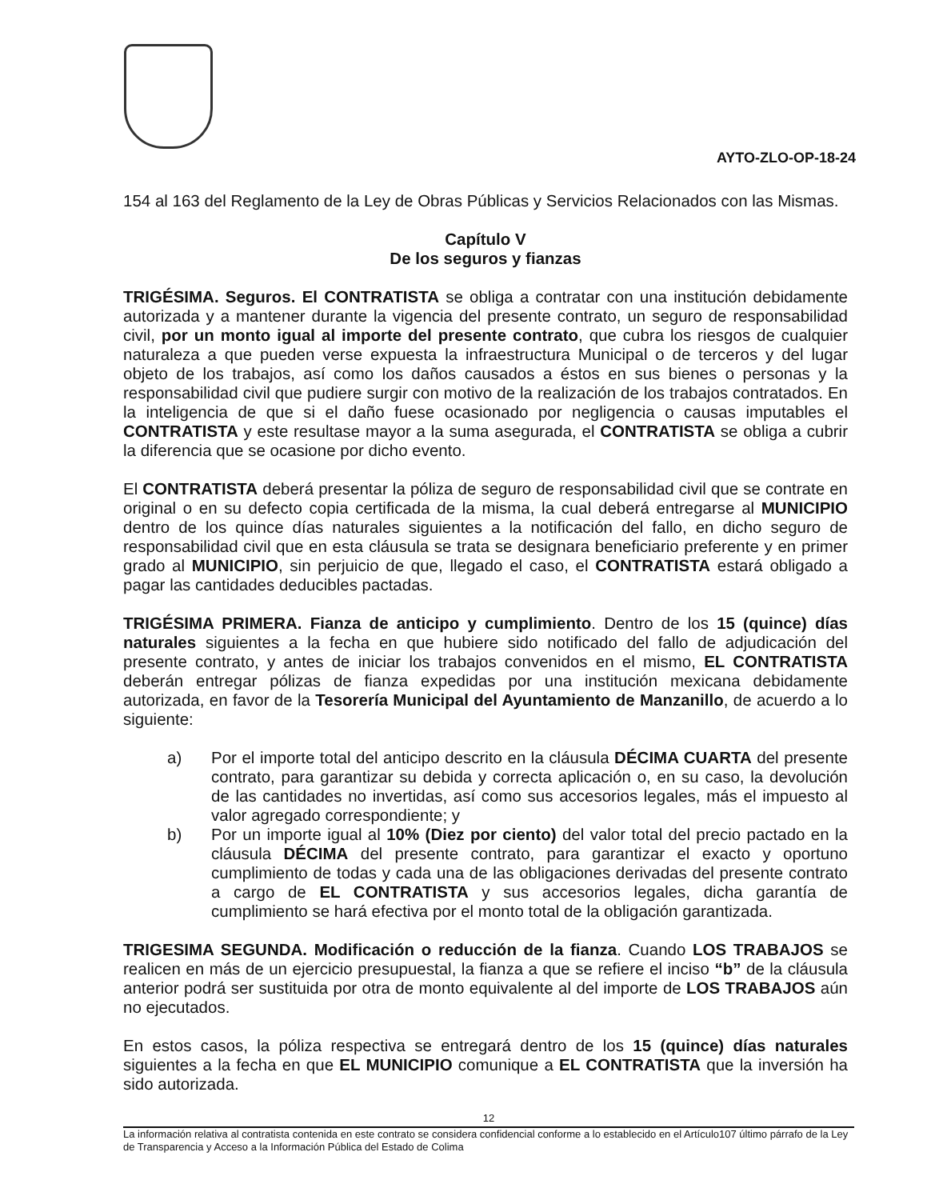AYTO-ZLO-OP-18-24
154 al 163 del Reglamento de la Ley de Obras Públicas y Servicios Relacionados con las Mismas.
Capítulo V
De los seguros y fianzas
TRIGÉSIMA. Seguros. El CONTRATISTA se obliga a contratar con una institución debidamente autorizada y a mantener durante la vigencia del presente contrato, un seguro de responsabilidad civil, por un monto igual al importe del presente contrato, que cubra los riesgos de cualquier naturaleza a que pueden verse expuesta la infraestructura Municipal o de terceros y del lugar objeto de los trabajos, así como los daños causados a éstos en sus bienes o personas y la responsabilidad civil que pudiere surgir con motivo de la realización de los trabajos contratados. En la inteligencia de que si el daño fuese ocasionado por negligencia o causas imputables el CONTRATISTA y este resultase mayor a la suma asegurada, el CONTRATISTA se obliga a cubrir la diferencia que se ocasione por dicho evento.
El CONTRATISTA deberá presentar la póliza de seguro de responsabilidad civil que se contrate en original o en su defecto copia certificada de la misma, la cual deberá entregarse al MUNICIPIO dentro de los quince días naturales siguientes a la notificación del fallo, en dicho seguro de responsabilidad civil que en esta cláusula se trata se designara beneficiario preferente y en primer grado al MUNICIPIO, sin perjuicio de que, llegado el caso, el CONTRATISTA estará obligado a pagar las cantidades deducibles pactadas.
TRIGÉSIMA PRIMERA. Fianza de anticipo y cumplimiento. Dentro de los 15 (quince) días naturales siguientes a la fecha en que hubiere sido notificado del fallo de adjudicación del presente contrato, y antes de iniciar los trabajos convenidos en el mismo, EL CONTRATISTA deberán entregar pólizas de fianza expedidas por una institución mexicana debidamente autorizada, en favor de la Tesorería Municipal del Ayuntamiento de Manzanillo, de acuerdo a lo siguiente:
a) Por el importe total del anticipo descrito en la cláusula DÉCIMA CUARTA del presente contrato, para garantizar su debida y correcta aplicación o, en su caso, la devolución de las cantidades no invertidas, así como sus accesorios legales, más el impuesto al valor agregado correspondiente; y
b) Por un importe igual al 10% (Diez por ciento) del valor total del precio pactado en la cláusula DÉCIMA del presente contrato, para garantizar el exacto y oportuno cumplimiento de todas y cada una de las obligaciones derivadas del presente contrato a cargo de EL CONTRATISTA y sus accesorios legales, dicha garantía de cumplimiento se hará efectiva por el monto total de la obligación garantizada.
TRIGESIMA SEGUNDA. Modificación o reducción de la fianza. Cuando LOS TRABAJOS se realicen en más de un ejercicio presupuestal, la fianza a que se refiere el inciso “b” de la cláusula anterior podrá ser sustituida por otra de monto equivalente al del importe de LOS TRABAJOS aún no ejecutados.
En estos casos, la póliza respectiva se entregará dentro de los 15 (quince) días naturales siguientes a la fecha en que EL MUNICIPIO comunique a EL CONTRATISTA que la inversión ha sido autorizada.
12
La información relativa al contratista contenida en este contrato se considera confidencial conforme a lo establecido en el Artículo107 último párrafo de la Ley de Transparencia y Acceso a la Información Pública del Estado de Colima